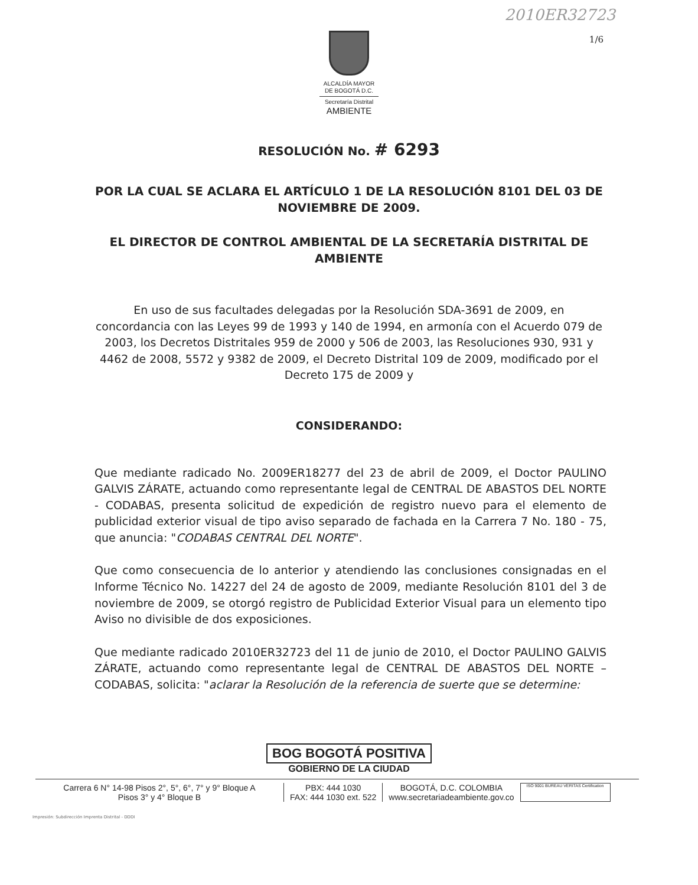2010ER32723
1/6
ALCALDÍA MAYOR
DE BOGOTÁ D.C.
Secretaría Distrital
AMBIENTE
RESOLUCIÓN No. # 6293
POR LA CUAL SE ACLARA EL ARTÍCULO 1 DE LA RESOLUCIÓN 8101 DEL 03 DE NOVIEMBRE DE 2009.
EL DIRECTOR DE CONTROL AMBIENTAL DE LA SECRETARÍA DISTRITAL DE AMBIENTE
En uso de sus facultades delegadas por la Resolución SDA-3691 de 2009, en concordancia con las Leyes 99 de 1993 y 140 de 1994, en armonía con el Acuerdo 079 de 2003, los Decretos Distritales 959 de 2000 y 506 de 2003, las Resoluciones 930, 931 y 4462 de 2008, 5572 y 9382 de 2009, el Decreto Distrital 109 de 2009, modificado por el Decreto 175 de 2009 y
CONSIDERANDO:
Que mediante radicado No. 2009ER18277 del 23 de abril de 2009, el Doctor PAULINO GALVIS ZÁRATE, actuando como representante legal de CENTRAL DE ABASTOS DEL NORTE - CODABAS, presenta solicitud de expedición de registro nuevo para el elemento de publicidad exterior visual de tipo aviso separado de fachada en la Carrera 7 No. 180 - 75, que anuncia: "CODABAS CENTRAL DEL NORTE".
Que como consecuencia de lo anterior y atendiendo las conclusiones consignadas en el Informe Técnico No. 14227 del 24 de agosto de 2009, mediante Resolución 8101 del 3 de noviembre de 2009, se otorgó registro de Publicidad Exterior Visual para un elemento tipo Aviso no divisible de dos exposiciones.
Que mediante radicado 2010ER32723 del 11 de junio de 2010, el Doctor PAULINO GALVIS ZÁRATE, actuando como representante legal de CENTRAL DE ABASTOS DEL NORTE – CODABAS, solicita: "aclarar la Resolución de la referencia de suerte que se determine:
BOG BOGOTÁ POSITIVA
GOBIERNO DE LA CIUDAD
Carrera 6 N° 14-98 Pisos 2°, 5°, 6°, 7° y 9° Bloque A
Pisos 3° y 4° Bloque B
PBX: 444 1030
FAX: 444 1030 ext. 522
BOGOTÁ, D.C. COLOMBIA
www.secretariadeambiente.gov.co
ISO 9001 BUREAU VERITAS Certification
Impresión: Subdirección Imprenta Distrital - DDDI